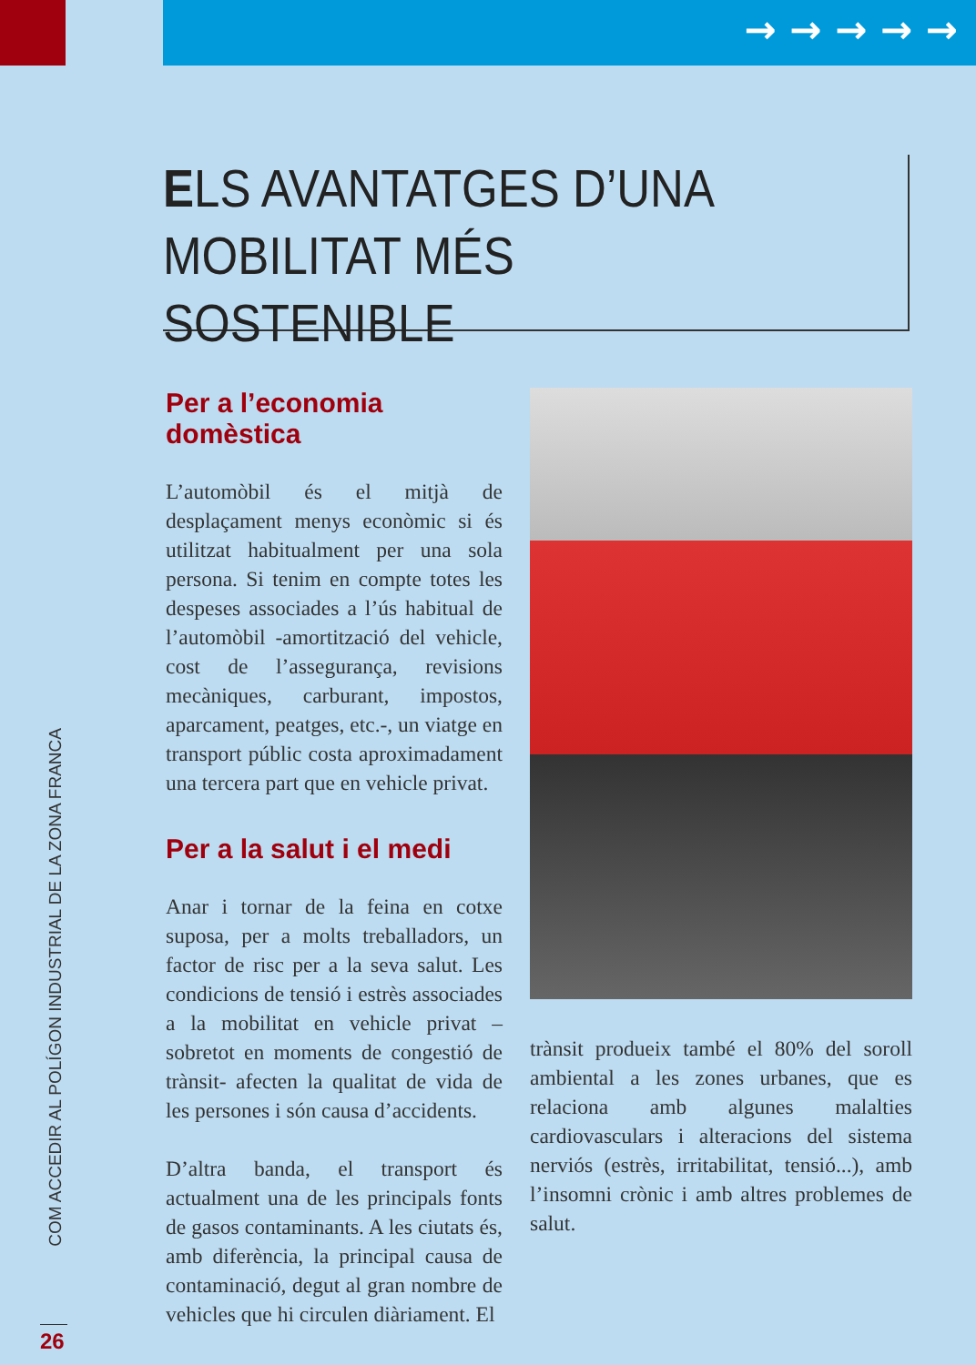→ → → → →
ELS AVANTATGES D’UNA
MOBILITAT MÉS SOSTENIBLE
Per a l’economia domèstica
L’automòbil és el mitjà de desplaçament menys econòmic si és utilitzat habitualment per una sola persona. Si tenim en compte totes les despeses associades a l’ús habitual de l’automòbil -amortització del vehicle, cost de l’assegurança, revisions mecàniques, carburant, impostos, aparcament, peatges, etc.-, un viatge en transport públic costa aproximadament una tercera part que en vehicle privat.
Per a la salut i el medi
Anar i tornar de la feina en cotxe suposa, per a molts treballadors, un factor de risc per a la seva salut. Les condicions de tensió i estrès associades a la mobilitat en vehicle privat –sobretot en moments de congestió de trànsit- afecten la qualitat de vida de les persones i són causa d’accidents.
D’altra banda, el transport és actualment una de les principals fonts de gasos contaminants. A les ciutats és, amb diferència, la principal causa de contaminació, degut al gran nombre de vehicles que hi circulen diàriament. El
trànsit produeix també el 80% del soroll ambiental a les zones urbanes, que es relaciona amb algunes malalties cardiovasculars i alteracions del sistema nerviós (estrès, irritabilitat, tensió...), amb l’insomni crònic i amb altres problemes de salut.
COM ACCEDIR AL POLÍGON INDUSTRIAL DE LA ZONA FRANCA
26